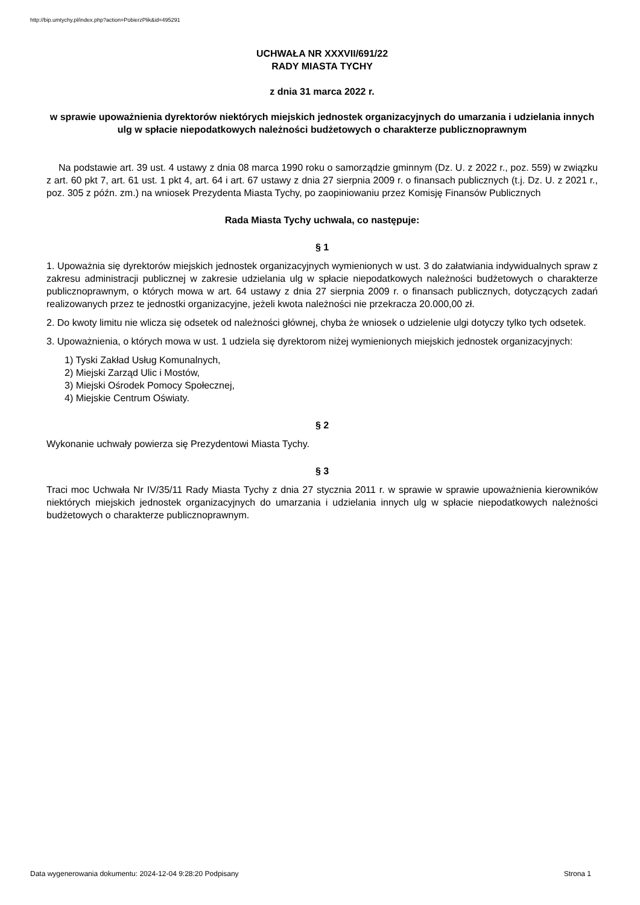http://bip.umtychy.pl/index.php?action=PobierzPlik&id=495291
UCHWAŁA NR XXXVII/691/22
RADY MIASTA TYCHY
z dnia 31 marca 2022 r.
w sprawie upoważnienia dyrektorów niektórych miejskich jednostek organizacyjnych do umarzania i udzielania innych ulg w spłacie niepodatkowych należności budżetowych o charakterze publicznoprawnym
Na podstawie art. 39 ust. 4 ustawy z dnia 08 marca 1990 roku o samorządzie gminnym (Dz. U. z 2022 r., poz. 559) w związku z art. 60 pkt 7, art. 61 ust. 1 pkt 4, art. 64 i art. 67 ustawy z dnia 27 sierpnia 2009 r. o finansach publicznych (t.j. Dz. U. z 2021 r., poz. 305 z późn. zm.) na wniosek Prezydenta Miasta Tychy, po zaopiniowaniu przez Komisję Finansów Publicznych
Rada Miasta Tychy uchwala, co następuje:
§ 1
1. Upoważnia się dyrektorów miejskich jednostek organizacyjnych wymienionych w ust. 3 do załatwiania indywidualnych spraw z zakresu administracji publicznej w zakresie udzielania ulg w spłacie niepodatkowych należności budżetowych o charakterze publicznoprawnym, o których mowa w art. 64 ustawy z dnia 27 sierpnia 2009 r. o finansach publicznych, dotyczących zadań realizowanych przez te jednostki organizacyjne, jeżeli kwota należności nie przekracza 20.000,00 zł.
2. Do kwoty limitu nie wlicza się odsetek od należności głównej, chyba że wniosek o udzielenie ulgi dotyczy tylko tych odsetek.
3. Upoważnienia, o których mowa w ust. 1 udziela się dyrektorom niżej wymienionych miejskich jednostek organizacyjnych:
1) Tyski Zakład Usług Komunalnych,
2) Miejski Zarząd Ulic i Mostów,
3) Miejski Ośrodek Pomocy Społecznej,
4) Miejskie Centrum Oświaty.
§ 2
Wykonanie uchwały powierza się Prezydentowi Miasta Tychy.
§ 3
Traci moc Uchwała Nr IV/35/11 Rady Miasta Tychy z dnia 27 stycznia 2011 r. w sprawie w sprawie upoważnienia kierowników niektórych miejskich jednostek organizacyjnych do umarzania i udzielania innych ulg w spłacie niepodatkowych należności budżetowych o charakterze publicznoprawnym.
Data wygenerowania dokumentu: 2024-12-04 9:28:20 Podpisany Strona 1